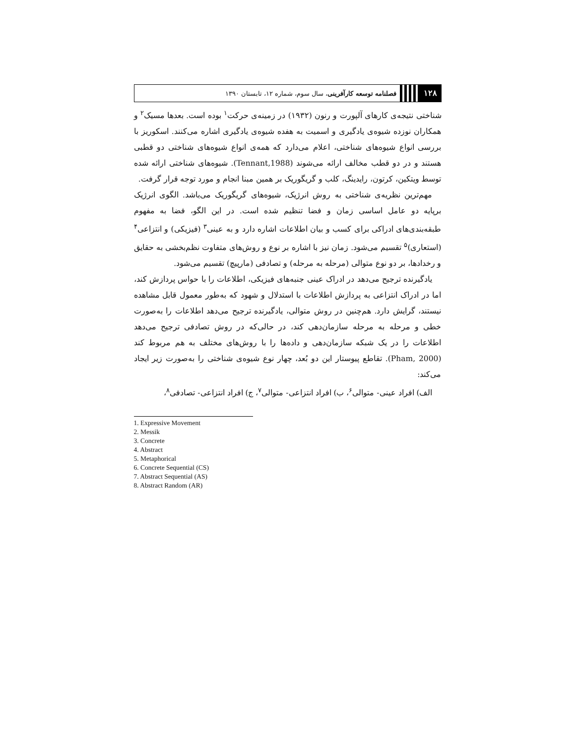۱۲۸ فصلنامه توسعه کارآفرینی، سال سوم، شماره ۱۲، تابستان ۱۳۹۰
شناختی نتیجه‌ی کارهای آلپورت و رنون (۱۹۳۲) در زمینه‌ی حرکت<sup>۱</sup> بوده است. بعدها مسیک<sup>۲</sup> و همکاران نوزده شیوه‌ی یادگیری و اسمیت به هفده شیوه‌ی یادگیری اشاره می‌کنند. اسکوریز با بررسی انواع شیوه‌های شناختی، اعلام می‌دارد که همه‌ی انواع شیوه‌های شناختی دو قطبی هستند و در دو قطب مخالف ارائه می‌شوند (Tennant,1988). شیوه‌های شناختی ارائه شده توسط ویتکین، کرتون، رایدینگ، کلب و گریگوریک بر همین مبنا انجام و مورد توجه قرار گرفت.
مهم‌ترین نظریه‌ی شناختی به روش انرژیک، شیوه‌های گریگوریک می‌باشد. الگوی انرژیک برپایه دو عامل اساسی زمان و فضا تنظیم شده است. در این الگو، فضا به مفهوم طبقه‌بندی‌های ادراکی برای کسب و بیان اطلاعات اشاره دارد و به عینی<sup>۳</sup> (فیزیکی) و انتزاعی<sup>۴</sup> (استعاری)<sup>۵</sup> تقسیم می‌شود. زمان نیز با اشاره بر نوع و روش‌های متفاوت نظم‌بخشی به حقایق و رخدادها، بر دو نوع متوالی (مرحله به مرحله) و تصادفی (مارپیچ) تقسیم می‌شود.
یادگیرنده ترجیح می‌دهد در ادراک عینی جنبه‌های فیزیکی، اطلاعات را با حواس پردازش کند، اما در ادراک انتزاعی به پردازش اطلاعات با استدلال و شهود که به‌طور معمول قابل مشاهده نیستند، گرایش دارد. هم‌چنین در روش متوالی، یادگیرنده ترجیح می‌دهد اطلاعات را به‌صورت خطی و مرحله به مرحله سازمان‌دهی کند، در حالی‌که در روش تصادفی ترجیح می‌دهد اطلاعات را در یک شبکه سازمان‌دهی و داده‌ها را با روش‌های مختلف به هم مربوط کند (Pham, 2000). تقاطع پیوستار این دو بُعد، چهار نوع شیوه‌ی شناختی را به‌صورت زیر ایجاد می‌کند:
الف) افراد عینی- متوالی<sup>۶</sup>، ب) افراد انتزاعی- متوالی<sup>۷</sup>، ج) افراد انتزاعی- تصادفی<sup>۸</sup>،
1. Expressive Movement
2. Messik
3. Concrete
4. Abstract
5. Metaphorical
6. Concrete Sequential (CS)
7. Abstract Sequential (AS)
8. Abstract Random (AR)